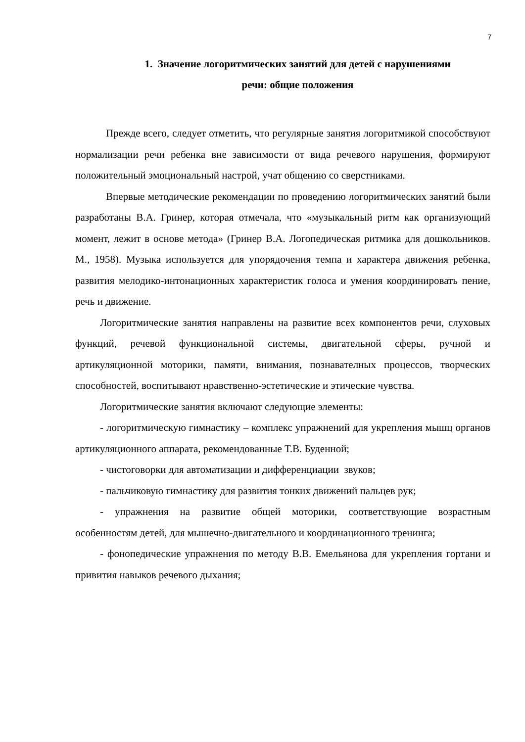7
1. Значение логоритмических занятий для детей с нарушениями
речи: общие положения
Прежде всего, следует отметить, что регулярные занятия логоритмикой способствуют нормализации речи ребенка вне зависимости от вида речевого нарушения, формируют положительный эмоциональный настрой, учат общению со сверстниками.
Впервые методические рекомендации по проведению логоритмических занятий были разработаны В.А. Гринер, которая отмечала, что «музыкальный ритм как организующий момент, лежит в основе метода» (Гринер В.А. Логопедическая ритмика для дошкольников. М., 1958). Музыка используется для упорядочения темпа и характера движения ребенка, развития мелодико-интонационных характеристик голоса и умения координировать пение, речь и движение.
Логоритмические занятия направлены на развитие всех компонентов речи, слуховых функций, речевой функциональной системы, двигательной сферы, ручной и артикуляционной моторики, памяти, внимания, познавателных процессов, творческих способностей, воспитывают нравственно-эстетические и этические чувства.
Логоритмические занятия включают следующие элементы:
- логоритмическую гимнастику – комплекс упражнений для укрепления мышц органов артикуляционного аппарата, рекомендованные Т.В. Буденной;
- чистоговорки для автоматизации и дифференциации звуков;
- пальчиковую гимнастику для развития тонких движений пальцев рук;
- упражнения на развитие общей моторики, соответствующие возрастным особенностям детей, для мышечно-двигательного и координационного тренинга;
- фонопедические упражнения по методу В.В. Емельянова для укрепления гортани и привития навыков речевого дыхания;